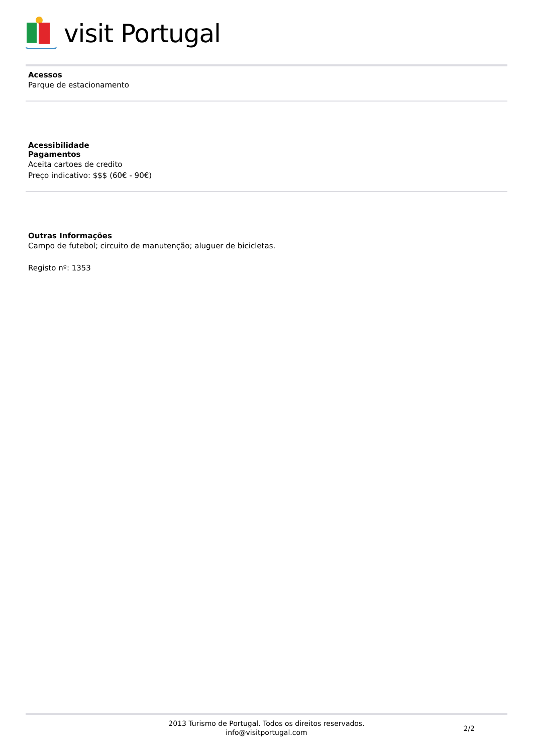visit Portugal
Acessos
Parque de estacionamento
Acessibilidade
Pagamentos
Aceita cartoes de credito
Preço indicativo: $$$ (60€ - 90€)
Outras Informações
Campo de futebol; circuito de manutenção; aluguer de bicicletas.
Registo nº: 1353
2013 Turismo de Portugal. Todos os direitos reservados.
info@visitportugal.com
2/2